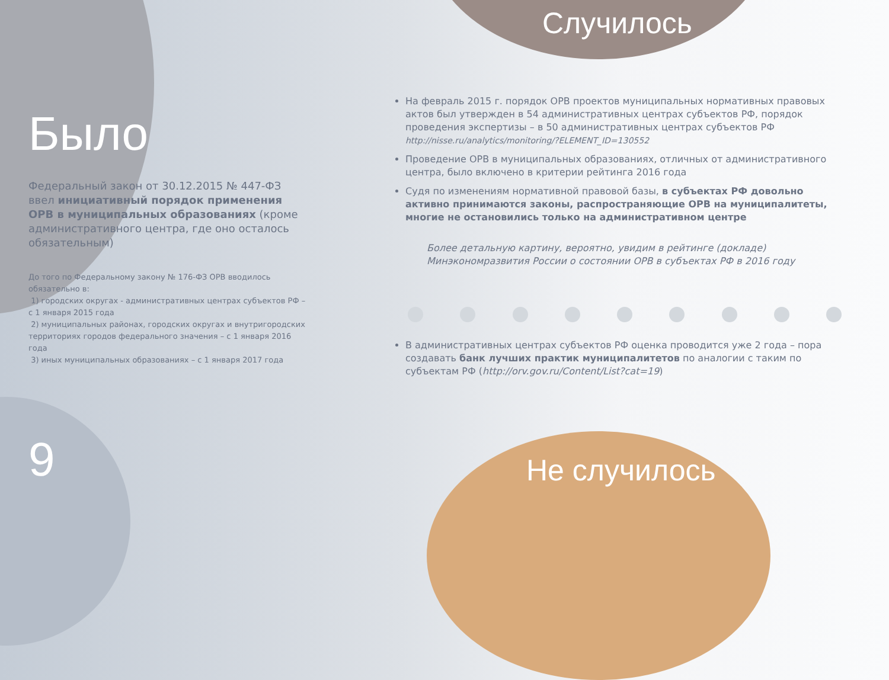Было
Федеральный закон от 30.12.2015 № 447-ФЗ ввел инициативный порядок применения ОРВ в муниципальных образованиях (кроме административного центра, где оно осталось обязательным)
До того по Федеральному закону № 176-ФЗ ОРВ вводилось обязательно в:
1) городских округах - административных центрах субъектов РФ – с 1 января 2015 года
2) муниципальных районах, городских округах и внутригородских территориях городов федерального значения – с 1 января 2016 года
3) иных муниципальных образованиях – с 1 января 2017 года
9
Случилось
На февраль 2015 г. порядок ОРВ проектов муниципальных нормативных правовых актов был утвержден в 54 административных центрах субъектов РФ, порядок проведения экспертизы – в 50 административных центрах субъектов РФ
http://nisse.ru/analytics/monitoring/?ELEMENT_ID=130552
Проведение ОРВ в муниципальных образованиях, отличных от административного центра, было включено в критерии рейтинга 2016 года
Судя по изменениям нормативной правовой базы, в субъектах РФ довольно активно принимаются законы, распространяющие ОРВ на муниципалитеты, многие не остановились только на административном центре
Более детальную картину, вероятно, увидим в рейтинге (докладе) Минэкономразвития России о состоянии ОРВ в субъектах РФ в 2016 году
В административных центрах субъектов РФ оценка проводится уже 2 года – пора создавать банк лучших практик муниципалитетов по аналогии с таким по субъектам РФ (http://orv.gov.ru/Content/List?cat=19)
Не случилось